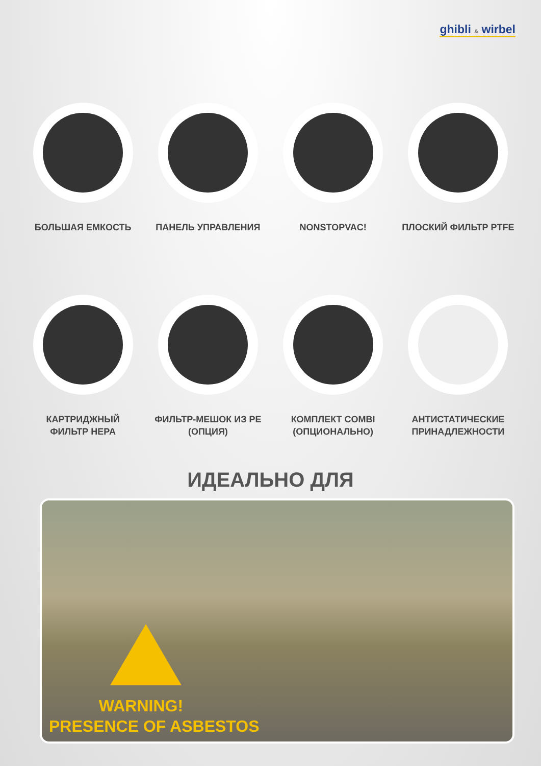ghibli & wirbel
БОЛЬШАЯ ЕМКОСТЬ ПАНЕЛЬ УПРАВЛЕНИЯ NONSTOPVAC! ПЛОСКИЙ ФИЛЬТР PTFE
КАРТРИДЖНЫЙ
ФИЛЬТР HEPA
ФИЛЬТР-МЕШОК ИЗ PE
(ОПЦИЯ)
КОМПЛЕКТ COMBI
(ОПЦИОНАЛЬНО)
АНТИСТАТИЧЕСКИЕ
ПРИНАДЛЕЖНОСТИ
ИДЕАЛЬНО ДЛЯ
WARNING!
PRESENCE OF ASBESTOS